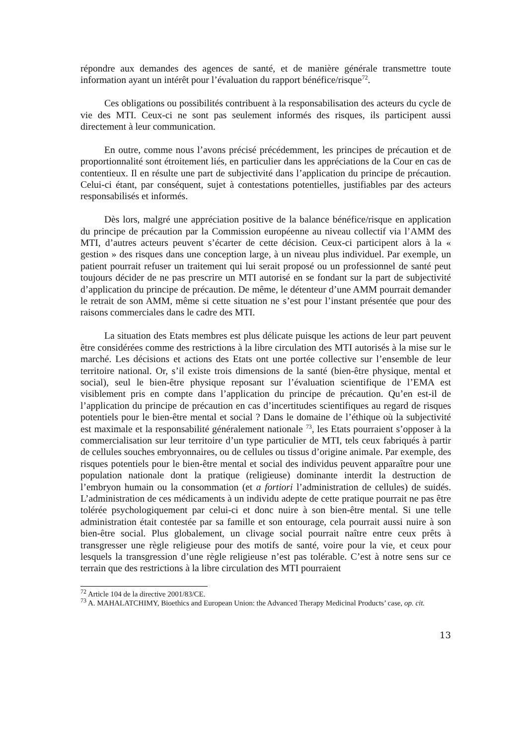répondre aux demandes des agences de santé, et de manière générale transmettre toute information ayant un intérêt pour l’évaluation du rapport bénéfice/risque<sup>72</sup>.
Ces obligations ou possibilités contribuent à la responsabilisation des acteurs du cycle de vie des MTI. Ceux-ci ne sont pas seulement informés des risques, ils participent aussi directement à leur communication.
En outre, comme nous l’avons précisé précédemment, les principes de précaution et de proportionnalité sont étroitement liés, en particulier dans les appréciations de la Cour en cas de contentieux. Il en résulte une part de subjectivité dans l’application du principe de précaution. Celui-ci étant, par conséquent, sujet à contestations potentielles, justifiables par des acteurs responsabilisés et informés.
Dès lors, malgré une appréciation positive de la balance bénéfice/risque en application du principe de précaution par la Commission européenne au niveau collectif via l’AMM des MTI, d’autres acteurs peuvent s’écarter de cette décision. Ceux-ci participent alors à la « gestion » des risques dans une conception large, à un niveau plus individuel. Par exemple, un patient pourrait refuser un traitement qui lui serait proposé ou un professionnel de santé peut toujours décider de ne pas prescrire un MTI autorisé en se fondant sur la part de subjectivité d’application du principe de précaution. De même, le détenteur d’une AMM pourrait demander le retrait de son AMM, même si cette situation ne s’est pour l’instant présentée que pour des raisons commerciales dans le cadre des MTI.
La situation des Etats membres est plus délicate puisque les actions de leur part peuvent être considérées comme des restrictions à la libre circulation des MTI autorisés à la mise sur le marché. Les décisions et actions des Etats ont une portée collective sur l’ensemble de leur territoire national. Or, s’il existe trois dimensions de la santé (bien-être physique, mental et social), seul le bien-être physique reposant sur l’évaluation scientifique de l’EMA est visiblement pris en compte dans l’application du principe de précaution. Qu’en est-il de l’application du principe de précaution en cas d’incertitudes scientifiques au regard de risques potentiels pour le bien-être mental et social ? Dans le domaine de l’éthique où la subjectivité est maximale et la responsabilité généralement nationale <sup>73</sup>, les Etats pourraient s’opposer à la commercialisation sur leur territoire d’un type particulier de MTI, tels ceux fabriqués à partir de cellules souches embryonnaires, ou de cellules ou tissus d’origine animale. Par exemple, des risques potentiels pour le bien-être mental et social des individus peuvent apparaître pour une population nationale dont la pratique (religieuse) dominante interdit la destruction de l’embryon humain ou la consommation (et a fortiori l’administration de cellules) de suidés. L’administration de ces médicaments à un individu adepte de cette pratique pourrait ne pas être tolérée psychologiquement par celui-ci et donc nuire à son bien-être mental. Si une telle administration était contestée par sa famille et son entourage, cela pourrait aussi nuire à son bien-être social. Plus globalement, un clivage social pourrait naître entre ceux prêts à transgresser une règle religieuse pour des motifs de santé, voire pour la vie, et ceux pour lesquels la transgression d’une règle religieuse n’est pas tolérable. C’est à notre sens sur ce terrain que des restrictions à la libre circulation des MTI pourraient
<sup>72</sup> Article 104 de la directive 2001/83/CE.
<sup>73</sup> A. MAHALATCHIMY, Bioethics and European Union: the Advanced Therapy Medicinal Products’ case, op. cit.
13